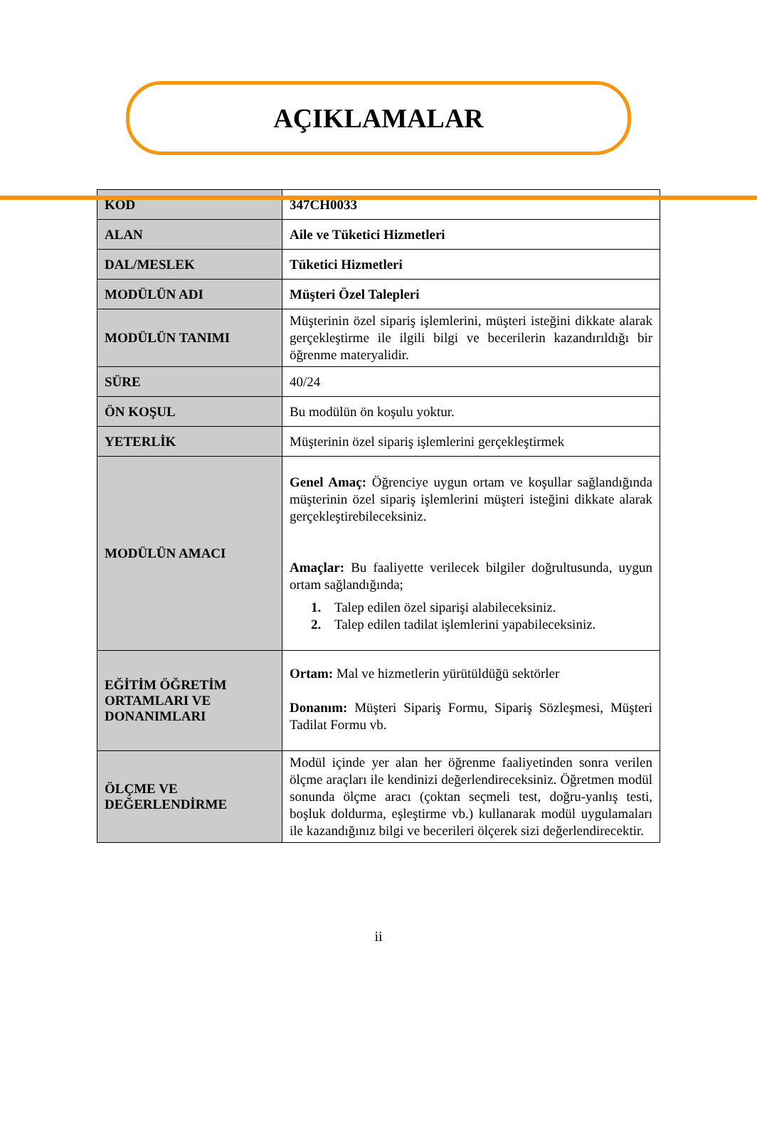AÇIKLAMALAR
| KOD | 347CH0033 |
| ALAN | Aile ve Tüketici Hizmetleri |
| DAL/MESLEK | Tüketici Hizmetleri |
| MODÜLÜN ADI | Müşteri Özel Talepleri |
| MODÜLÜN TANIMI | Müşterinin özel sipariş işlemlerini, müşteri isteğini dikkate alarak gerçekleştirme ile ilgili bilgi ve becerilerin kazandırıldığı bir öğrenme materyalidir. |
| SÜRE | 40/24 |
| ÖN KOŞUL | Bu modülün ön koşulu yoktur. |
| YETERLİK | Müşterinin özel sipariş işlemlerini gerçekleştirmek |
| MODÜLÜN AMACI | Genel Amaç: Öğrenciye uygun ortam ve koşullar sağlandığında müşterinin özel sipariş işlemlerini müşteri isteğini dikkate alarak gerçekleştirebileceksiniz. Amaçlar: Bu faaliyette verilecek bilgiler doğrultusunda, uygun ortam sağlandığında; 1. Talep edilen özel siparişi alabileceksiniz. 2. Talep edilen tadilat işlemlerini yapabileceksiniz. |
| EĞİTİM ÖĞRETİM ORTAMLARI VE DONANIMLARI | Ortam: Mal ve hizmetlerin yürütüldüğü sektörler Donanım: Müşteri Sipariş Formu, Sipariş Sözleşmesi, Müşteri Tadilat Formu vb. |
| ÖLÇME VE DEĞERLENDİRME | Modül içinde yer alan her öğrenme faaliyetinden sonra verilen ölçme araçları ile kendinizi değerlendireceksiniz. Öğretmen modül sonunda ölçme aracı (çoktan seçmeli test, doğru-yanlış testi, boşluk doldurma, eşleştirme vb.) kullanarak modül uygulamaları ile kazandığınız bilgi ve becerileri ölçerek sizi değerlendirecektir. |
ii